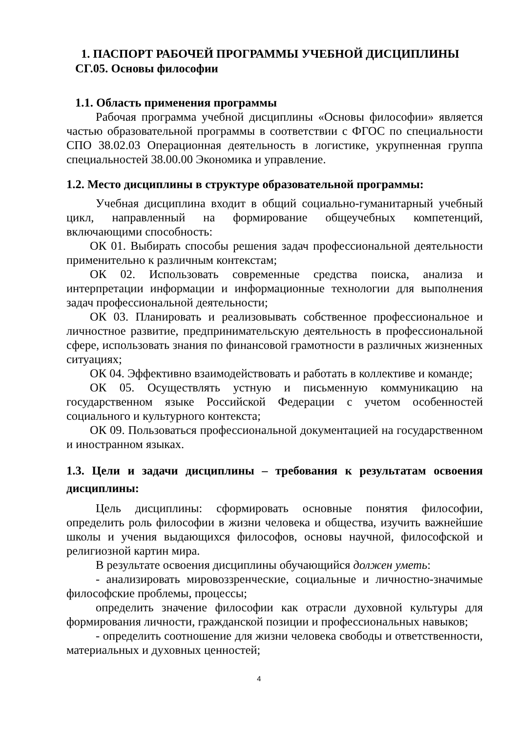1. ПАСПОРТ РАБОЧЕЙ ПРОГРАММЫ УЧЕБНОЙ ДИСЦИПЛИНЫ
СГ.05. Основы философии
1.1. Область применения программы
Рабочая программа учебной дисциплины «Основы философии» является частью образовательной программы в соответствии с ФГОС по специальности СПО 38.02.03 Операционная деятельность в логистике, укрупненная группа специальностей 38.00.00 Экономика и управление.
1.2. Место дисциплины в структуре образовательной программы:
Учебная дисциплина входит в общий социально-гуманитарный учебный цикл, направленный на формирование общеучебных компетенций, включающими способность:
ОК 01. Выбирать способы решения задач профессиональной деятельности применительно к различным контекстам;
ОК 02. Использовать современные средства поиска, анализа и интерпретации информации и информационные технологии для выполнения задач профессиональной деятельности;
ОК 03. Планировать и реализовывать собственное профессиональное и личностное развитие, предпринимательскую деятельность в профессиональной сфере, использовать знания по финансовой грамотности в различных жизненных ситуациях;
ОК 04. Эффективно взаимодействовать и работать в коллективе и команде;
ОК 05. Осуществлять устную и письменную коммуникацию на государственном языке Российской Федерации с учетом особенностей социального и культурного контекста;
ОК 09. Пользоваться профессиональной документацией на государственном и иностранном языках.
1.3. Цели и задачи дисциплины – требования к результатам освоения дисциплины:
Цель дисциплины: сформировать основные понятия философии, определить роль философии в жизни человека и общества, изучить важнейшие школы и учения выдающихся философов, основы научной, философской и религиозной картин мира.
В результате освоения дисциплины обучающийся должен уметь:
- анализировать мировоззренческие, социальные и личностно-значимые философские проблемы, процессы;
определить значение философии как отрасли духовной культуры для формирования личности, гражданской позиции и профессиональных навыков;
- определить соотношение для жизни человека свободы и ответственности, материальных и духовных ценностей;
4